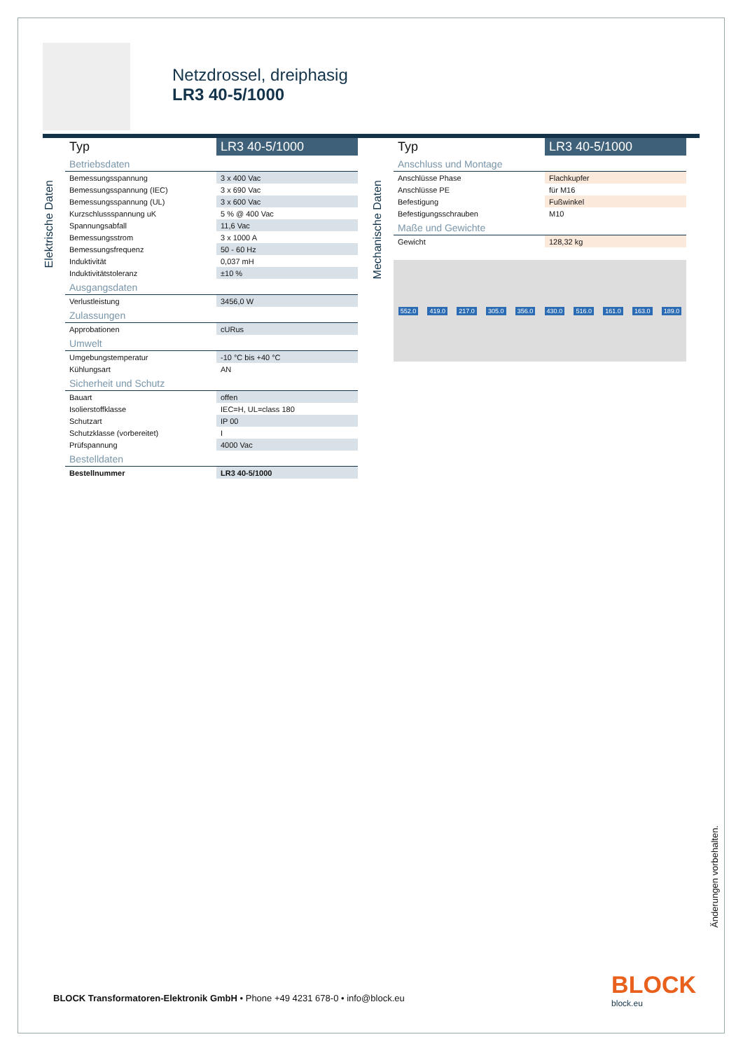Netzdrossel, dreiphasig
LR3 40-5/1000
Elektrische Daten
| Typ | LR3 40-5/1000 |
| --- | --- |
| Betriebsdaten | |
| Bemessungsspannung | 3 x 400 Vac |
| Bemessungsspannung (IEC) | 3 x 690 Vac |
| Bemessungsspannung (UL) | 3 x 600 Vac |
| Kurzschlussspannung uK | 5 % @ 400 Vac |
| Spannungsabfall | 11,6 Vac |
| Bemessungsstrom | 3 x 1000 A |
| Bemessungsfrequenz | 50 - 60 Hz |
| Induktivität | 0,037 mH |
| Induktivitätstoleranz | ±10 % |
| Ausgangsdaten | |
| Verlustleistung | 3456,0 W |
| Zulassungen | |
| Approbationen | cURus |
| Umwelt | |
| Umgebungstemperatur | -10 °C bis +40 °C |
| Kühlungsart | AN |
| Sicherheit und Schutz | |
| Bauart | offen |
| Isolierstoffklasse | IEC=H, UL=class 180 |
| Schutzart | IP 00 |
| Schutzklasse (vorbereitet) | I |
| Prüfspannung | 4000 Vac |
| Bestelldaten | |
| Bestellnummer | LR3 40-5/1000 |
Mechanische Daten
| Typ | LR3 40-5/1000 |
| --- | --- |
| Anschluss und Montage | |
| Anschlüsse Phase | Flachkupfer |
| Anschlüsse PE | für M16 |
| Befestigung | Fußwinkel |
| Befestigungsschrauben | M10 |
| Maße und Gewichte | |
| Gewicht | 128,32 kg |
552.0 419.0 217.0 305.0 356.0 430.0 516.0 161.0 163.0 189.0
Änderungen vorbehalten.
BLOCK Transformatoren-Elektronik GmbH • Phone +49 4231 678-0 • info@block.eu
BLOCK
block.eu